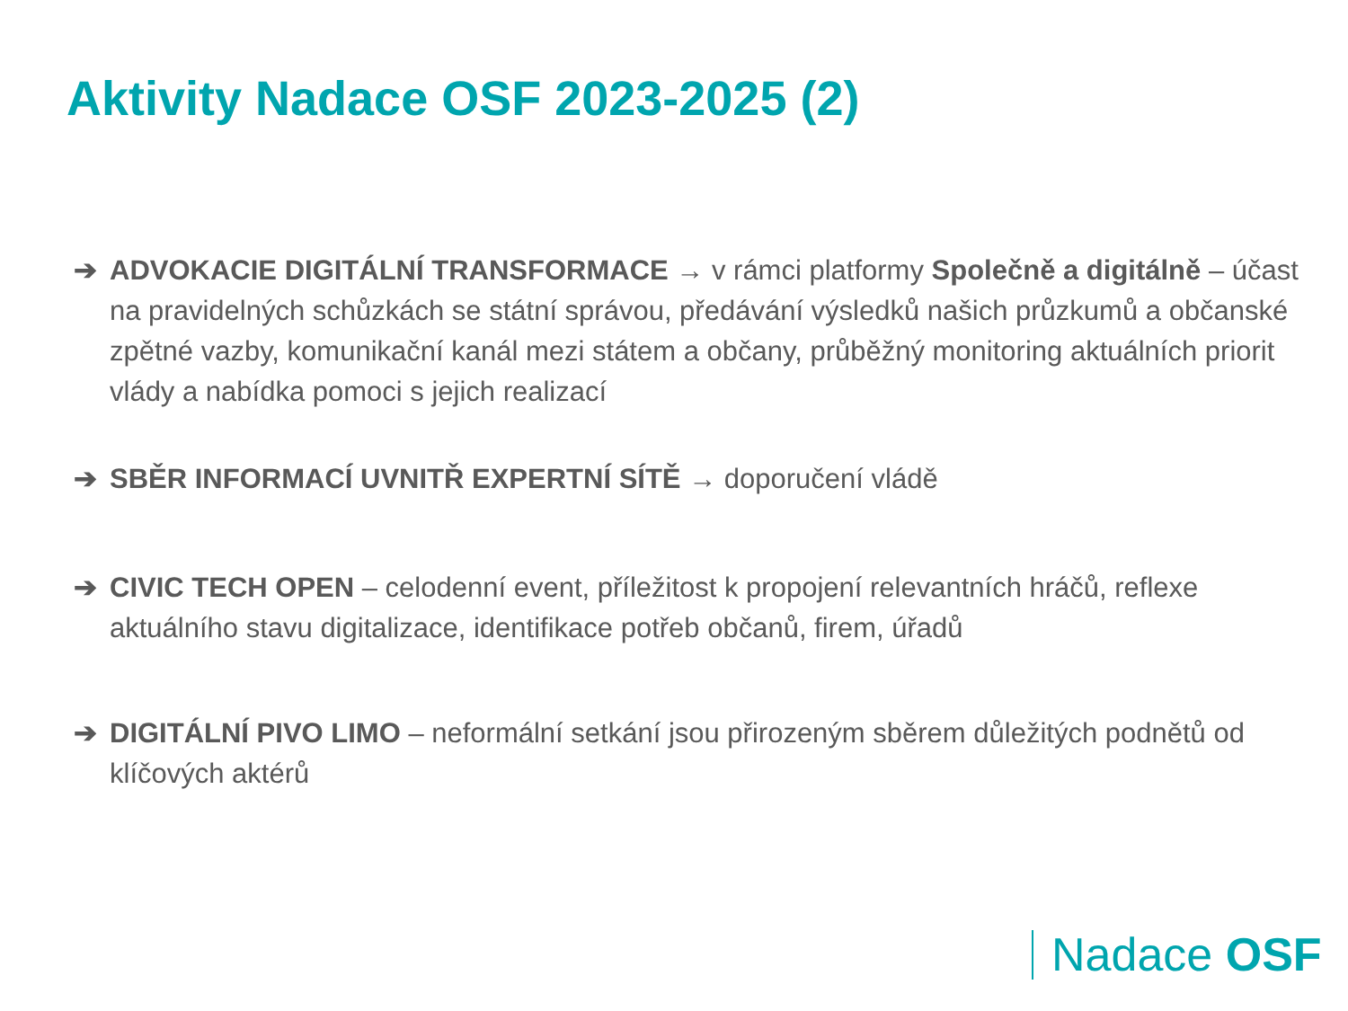Aktivity Nadace OSF 2023-2025 (2)
➔ ADVOKACIE DIGITÁLNÍ TRANSFORMACE → v rámci platformy Společně a digitálně – účast na pravidelných schůzkách se státní správou, předávání výsledků našich průzkumů a občanské zpětné vazby, komunikační kanál mezi státem a občany, průběžný monitoring aktuálních priorit vlády a nabídka pomoci s jejich realizací
➔ SBĚR INFORMACÍ UVNITŘ EXPERTNÍ SÍTĚ → doporučení vládě
➔ CIVIC TECH OPEN – celodenní event, příležitost k propojení relevantních hráčů, reflexe aktuálního stavu digitalizace, identifikace potřeb občanů, firem, úřadů
➔ DIGITÁLNÍ PIVO LIMO – neformální setkání jsou přirozeným sběrem důležitých podnětů od klíčových aktérů
Nadace OSF